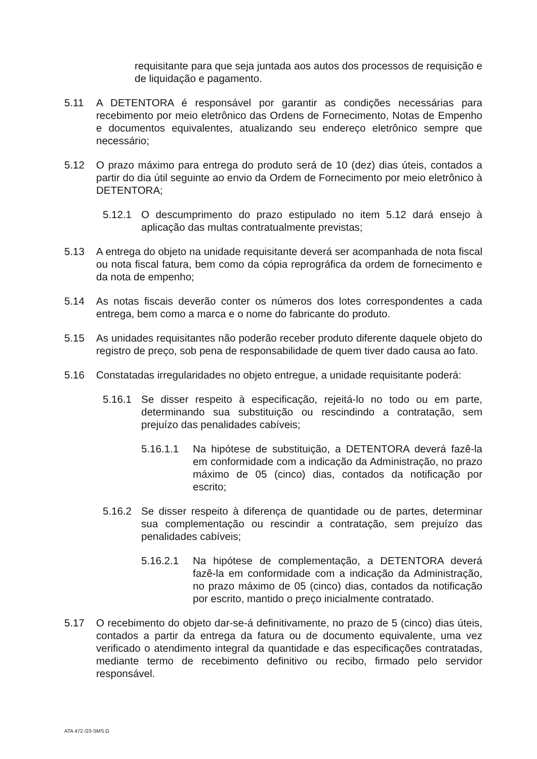requisitante para que seja juntada aos autos dos processos de requisição e de liquidação e pagamento.
5.11 A DETENTORA é responsável por garantir as condições necessárias para recebimento por meio eletrônico das Ordens de Fornecimento, Notas de Empenho e documentos equivalentes, atualizando seu endereço eletrônico sempre que necessário;
5.12 O prazo máximo para entrega do produto será de 10 (dez) dias úteis, contados a partir do dia útil seguinte ao envio da Ordem de Fornecimento por meio eletrônico à DETENTORA;
5.12.1 O descumprimento do prazo estipulado no item 5.12 dará ensejo à aplicação das multas contratualmente previstas;
5.13 A entrega do objeto na unidade requisitante deverá ser acompanhada de nota fiscal ou nota fiscal fatura, bem como da cópia reprográfica da ordem de fornecimento e da nota de empenho;
5.14 As notas fiscais deverão conter os números dos lotes correspondentes a cada entrega, bem como a marca e o nome do fabricante do produto.
5.15 As unidades requisitantes não poderão receber produto diferente daquele objeto do registro de preço, sob pena de responsabilidade de quem tiver dado causa ao fato.
5.16 Constatadas irregularidades no objeto entregue, a unidade requisitante poderá:
5.16.1 Se disser respeito à especificação, rejeitá-lo no todo ou em parte, determinando sua substituição ou rescindindo a contratação, sem prejuízo das penalidades cabíveis;
5.16.1.1 Na hipótese de substituição, a DETENTORA deverá fazê-la em conformidade com a indicação da Administração, no prazo máximo de 05 (cinco) dias, contados da notificação por escrito;
5.16.2 Se disser respeito à diferença de quantidade ou de partes, determinar sua complementação ou rescindir a contratação, sem prejuízo das penalidades cabíveis;
5.16.2.1 Na hipótese de complementação, a DETENTORA deverá fazê-la em conformidade com a indicação da Administração, no prazo máximo de 05 (cinco) dias, contados da notificação por escrito, mantido o preço inicialmente contratado.
5.17 O recebimento do objeto dar-se-á definitivamente, no prazo de 5 (cinco) dias úteis, contados a partir da entrega da fatura ou de documento equivalente, uma vez verificado o atendimento integral da quantidade e das especificações contratadas, mediante termo de recebimento definitivo ou recibo, firmado pelo servidor responsável.
ATA 472 /23-SMS.G